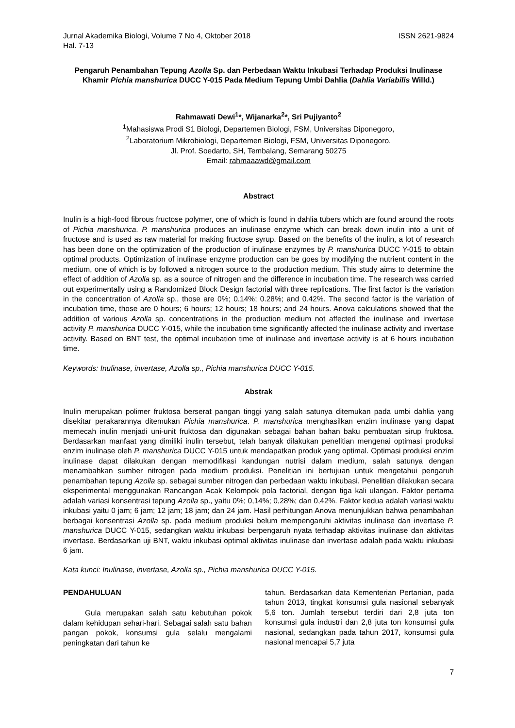Jurnal Akademika Biologi, Volume 7 No 4, Oktober 2018 ISSN 2621-9824
Hal. 7-13
Pengaruh Penambahan Tepung Azolla Sp. dan Perbedaan Waktu Inkubasi Terhadap Produksi Inulinase Khamir Pichia manshurica DUCC Y-015 Pada Medium Tepung Umbi Dahlia (Dahlia Variabilis Willd.)
Rahmawati Dewi<sup>1</sup>*, Wijanarka<sup>2</sup>*, Sri Pujiyanto<sup>2</sup>
<sup>1</sup>Mahasiswa Prodi S1 Biologi, Departemen Biologi, FSM, Universitas Diponegoro,
<sup>2</sup> Laboratorium Mikrobiologi, Departemen Biologi, FSM, Universitas Diponegoro,
Jl. Prof. Soedarto, SH, Tembalang, Semarang 50275
Email: rahmaaawd@gmail.com
Abstract
Inulin is a high-food fibrous fructose polymer, one of which is found in dahlia tubers which are found around the roots of Pichia manshurica. P. manshurica produces an inulinase enzyme which can break down inulin into a unit of fructose and is used as raw material for making fructose syrup. Based on the benefits of the inulin, a lot of research has been done on the optimization of the production of inulinase enzymes by P. manshurica DUCC Y-015 to obtain optimal products. Optimization of inulinase enzyme production can be goes by modifying the nutrient content in the medium, one of which is by followed a nitrogen source to the production medium. This study aims to determine the effect of addition of Azolla sp. as a source of nitrogen and the difference in incubation time. The research was carried out experimentally using a Randomized Block Design factorial with three replications. The first factor is the variation in the concentration of Azolla sp., those are 0%; 0.14%; 0.28%; and 0.42%. The second factor is the variation of incubation time, those are 0 hours; 6 hours; 12 hours; 18 hours; and 24 hours. Anova calculations showed that the addition of various Azolla sp. concentrations in the production medium not affected the inulinase and invertase activity P. manshurica DUCC Y-015, while the incubation time significantly affected the inulinase activity and invertase activity. Based on BNT test, the optimal incubation time of inulinase and invertase activity is at 6 hours incubation time.
Keywords: Inulinase, invertase, Azolla sp., Pichia manshurica DUCC Y-015.
Abstrak
Inulin merupakan polimer fruktosa berserat pangan tinggi yang salah satunya ditemukan pada umbi dahlia yang disekitar perakarannya ditemukan Pichia manshurica. P. manshurica menghasilkan enzim inulinase yang dapat memecah inulin menjadi uni-unit fruktosa dan digunakan sebagai bahan bahan baku pembuatan sirup fruktosa. Berdasarkan manfaat yang dimiliki inulin tersebut, telah banyak dilakukan penelitian mengenai optimasi produksi enzim inulinase oleh P. manshurica DUCC Y-015 untuk mendapatkan produk yang optimal. Optimasi produksi enzim inulinase dapat dilakukan dengan memodifikasi kandungan nutrisi dalam medium, salah satunya dengan menambahkan sumber nitrogen pada medium produksi. Penelitian ini bertujuan untuk mengetahui pengaruh penambahan tepung Azolla sp. sebagai sumber nitrogen dan perbedaan waktu inkubasi. Penelitian dilakukan secara eksperimental menggunakan Rancangan Acak Kelompok pola factorial, dengan tiga kali ulangan. Faktor pertama adalah variasi konsentrasi tepung Azolla sp., yaitu 0%; 0,14%; 0,28%; dan 0,42%. Faktor kedua adalah variasi waktu inkubasi yaitu 0 jam; 6 jam; 12 jam; 18 jam; dan 24 jam. Hasil perhitungan Anova menunjukkan bahwa penambahan berbagai konsentrasi Azolla sp. pada medium produksi belum mempengaruhi aktivitas inulinase dan invertase P. manshurica DUCC Y-015, sedangkan waktu inkubasi berpengaruh nyata terhadap aktivitas inulinase dan aktivitas invertase. Berdasarkan uji BNT, waktu inkubasi optimal aktivitas inulinase dan invertase adalah pada waktu inkubasi 6 jam.
Kata kunci: Inulinase, invertase, Azolla sp., Pichia manshurica DUCC Y-015.
PENDAHULUAN
Gula merupakan salah satu kebutuhan pokok dalam kehidupan sehari-hari. Sebagai salah satu bahan pangan pokok, konsumsi gula selalu mengalami peningkatan dari tahun ke
tahun. Berdasarkan data Kementerian Pertanian, pada tahun 2013, tingkat konsumsi gula nasional sebanyak 5,6 ton. Jumlah tersebut terdiri dari 2,8 juta ton konsumsi gula industri dan 2,8 juta ton konsumsi gula nasional, sedangkan pada tahun 2017, konsumsi gula nasional mencapai 5,7 juta
7